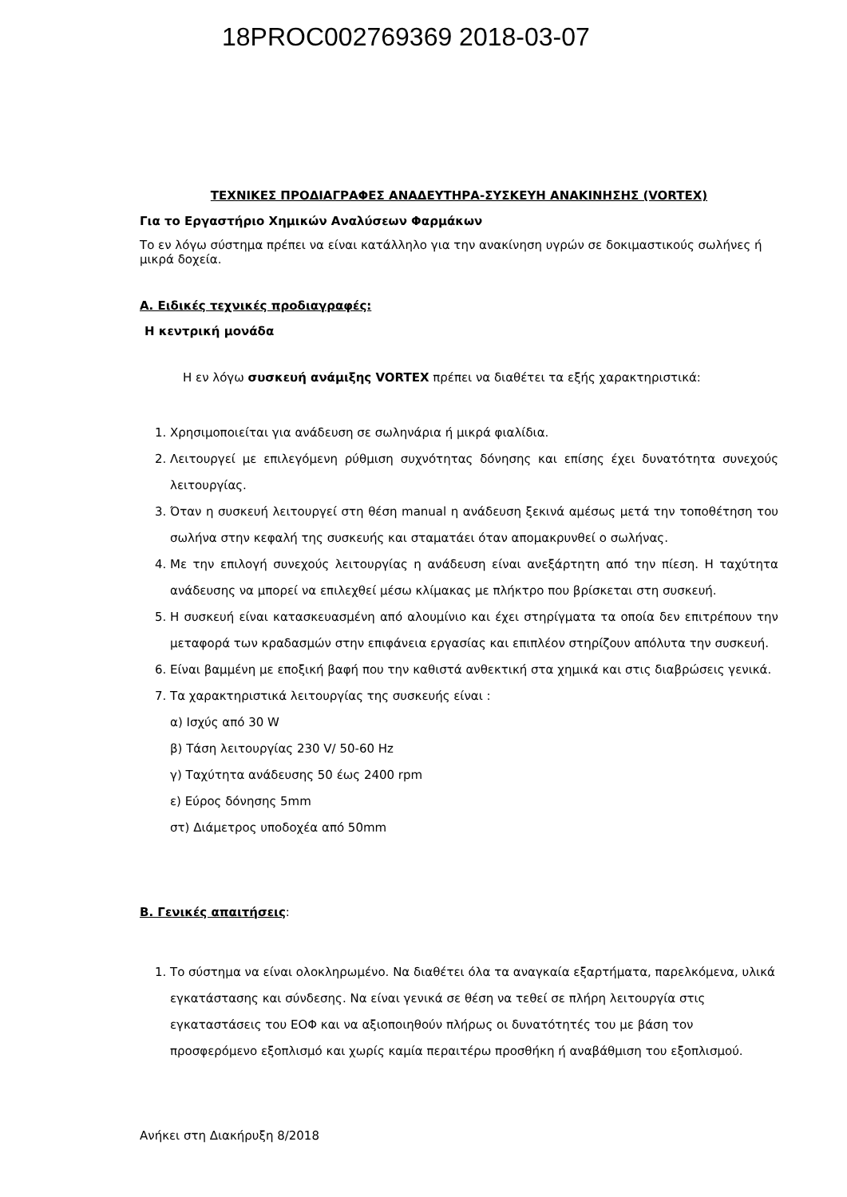18PROC002769369 2018-03-07
ΤΕΧΝΙΚΕΣ ΠΡΟΔΙΑΓΡΑΦΕΣ ΑΝΑΔΕΥΤΗΡΑ-ΣΥΣΚΕΥΗ ΑΝΑΚΙΝΗΣΗΣ (VORTEX)
Για το Εργαστήριο Χημικών Αναλύσεων Φαρμάκων
Το εν λόγω σύστημα πρέπει να είναι κατάλληλο για την ανακίνηση υγρών σε δοκιμαστικούς σωλήνες ή μικρά δοχεία.
Α. Ειδικές τεχνικές προδιαγραφές:
Η κεντρική μονάδα
Η εν λόγω συσκευή ανάμιξης VORTEX πρέπει να διαθέτει τα εξής χαρακτηριστικά:
1. Χρησιμοποιείται για ανάδευση σε σωληνάρια ή μικρά φιαλίδια.
2. Λειτουργεί με επιλεγόμενη ρύθμιση συχνότητας δόνησης και επίσης έχει δυνατότητα συνεχούς λειτουργίας.
3. Όταν η συσκευή λειτουργεί στη θέση manual η ανάδευση ξεκινά αμέσως μετά την τοποθέτηση του σωλήνα στην κεφαλή της συσκευής και σταματάει όταν απομακρυνθεί ο σωλήνας.
4. Με την επιλογή συνεχούς λειτουργίας η ανάδευση είναι ανεξάρτητη από την πίεση. Η ταχύτητα ανάδευσης να μπορεί να επιλεχθεί μέσω κλίμακας με πλήκτρο που βρίσκεται στη συσκευή.
5. Η συσκευή είναι κατασκευασμένη από αλουμίνιο και έχει στηρίγματα τα οποία δεν επιτρέπουν την μεταφορά των κραδασμών στην επιφάνεια εργασίας και επιπλέον στηρίζουν απόλυτα την συσκευή.
6. Είναι βαμμένη με εποξική βαφή που την καθιστά ανθεκτική στα χημικά και στις διαβρώσεις γενικά.
7. Τα χαρακτηριστικά λειτουργίας της συσκευής είναι :
α) Ισχύς από 30 W
β) Τάση λειτουργίας 230 V/ 50-60 Hz
γ) Ταχύτητα ανάδευσης 50 έως 2400 rpm
ε) Εύρος δόνησης 5mm
στ) Διάμετρος υποδοχέα από 50mm
Β. Γενικές απαιτήσεις:
1. Το σύστημα να είναι ολοκληρωμένο. Να διαθέτει όλα τα αναγκαία εξαρτήματα, παρελκόμενα, υλικά εγκατάστασης και σύνδεσης. Να είναι γενικά σε θέση να τεθεί σε πλήρη λειτουργία στις εγκαταστάσεις του ΕΟΦ και να αξιοποιηθούν πλήρως οι δυνατότητές του με βάση τον προσφερόμενο εξοπλισμό και χωρίς καμία περαιτέρω προσθήκη ή αναβάθμιση του εξοπλισμού.
Ανήκει στη Διακήρυξη 8/2018